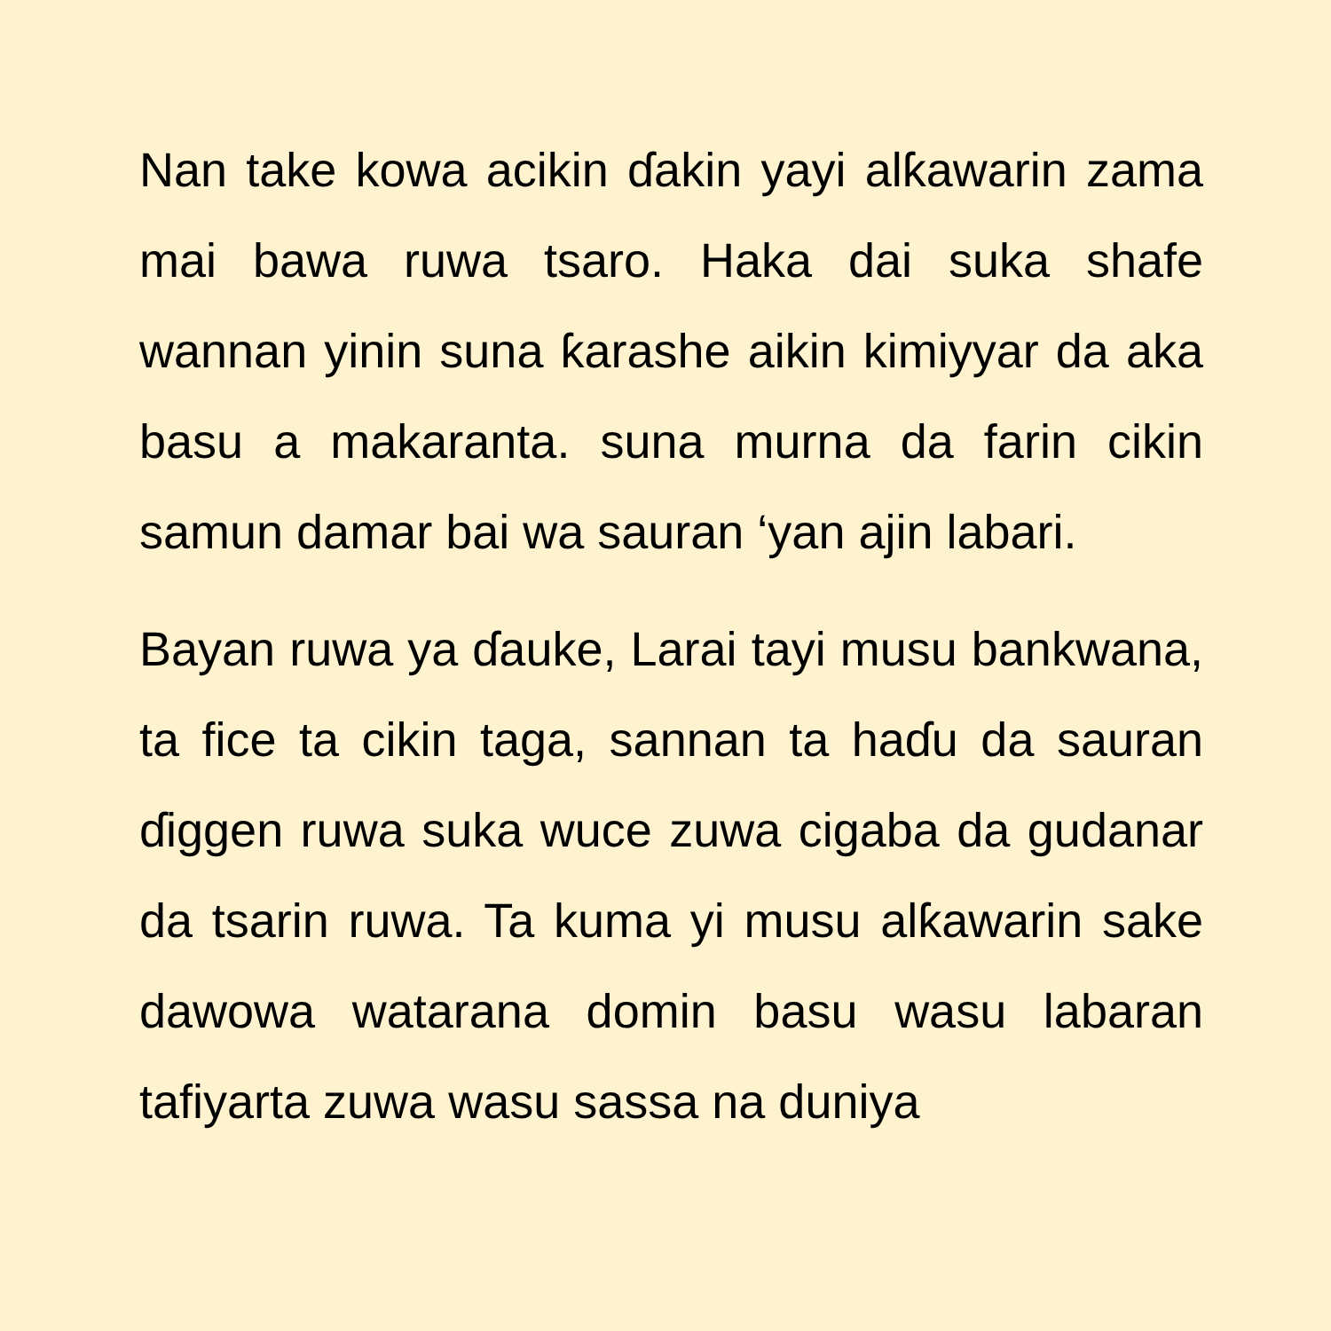Nan take kowa acikin ɗakin yayi alƙawarin zama mai bawa ruwa tsaro. Haka dai suka shafe wannan yinin suna ƙarashe aikin kimiyyar da aka basu a makaranta. suna murna da farin cikin samun damar bai wa sauran ‘yan ajin labari.
Bayan ruwa ya ɗauke, Larai tayi musu bankwana, ta fice ta cikin taga, sannan ta haɗu da sauran ɗiggen ruwa suka wuce zuwa cigaba da gudanar da tsarin ruwa. Ta kuma yi musu alƙawarin sake dawowa watarana domin basu wasu labaran tafiyarta zuwa wasu sassa na duniya